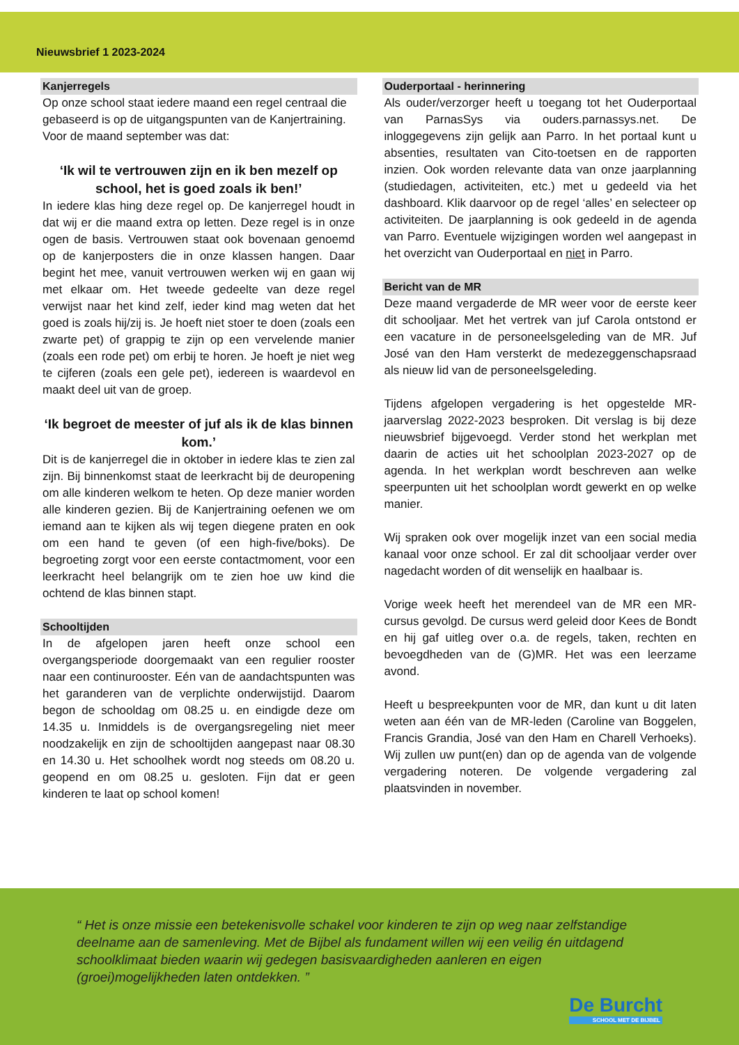Nieuwsbrief 1 2023-2024
Kanjerregels
Op onze school staat iedere maand een regel centraal die gebaseerd is op de uitgangspunten van de Kanjertraining. Voor de maand september was dat:
‘Ik wil te vertrouwen zijn en ik ben mezelf op school, het is goed zoals ik ben!’
In iedere klas hing deze regel op. De kanjerregel houdt in dat wij er die maand extra op letten. Deze regel is in onze ogen de basis. Vertrouwen staat ook bovenaan genoemd op de kanjerposters die in onze klassen hangen. Daar begint het mee, vanuit vertrouwen werken wij en gaan wij met elkaar om. Het tweede gedeelte van deze regel verwijst naar het kind zelf, ieder kind mag weten dat het goed is zoals hij/zij is. Je hoeft niet stoer te doen (zoals een zwarte pet) of grappig te zijn op een vervelende manier (zoals een rode pet) om erbij te horen. Je hoeft je niet weg te cijferen (zoals een gele pet), iedereen is waardevol en maakt deel uit van de groep.
‘Ik begroet de meester of juf als ik de klas binnen kom.’
Dit is de kanjerregel die in oktober in iedere klas te zien zal zijn. Bij binnenkomst staat de leerkracht bij de deuropening om alle kinderen welkom te heten. Op deze manier worden alle kinderen gezien. Bij de Kanjertraining oefenen we om iemand aan te kijken als wij tegen diegene praten en ook om een hand te geven (of een high-five/boks). De begroeting zorgt voor een eerste contactmoment, voor een leerkracht heel belangrijk om te zien hoe uw kind die ochtend de klas binnen stapt.
Schooltijden
In de afgelopen jaren heeft onze school een overgangsperiode doorgemaakt van een regulier rooster naar een continurooster. Eén van de aandachtspunten was het garanderen van de verplichte onderwijstijd. Daarom begon de schooldag om 08.25 u. en eindigde deze om 14.35 u. Inmiddels is de overgangsregeling niet meer noodzakelijk en zijn de schooltijden aangepast naar 08.30 en 14.30 u. Het schoolhek wordt nog steeds om 08.20 u. geopend en om 08.25 u. gesloten. Fijn dat er geen kinderen te laat op school komen!
Ouderportaal - herinnering
Als ouder/verzorger heeft u toegang tot het Ouderportaal van ParnasSys via ouders.parnassys.net. De inloggegevens zijn gelijk aan Parro. In het portaal kunt u absenties, resultaten van Cito-toetsen en de rapporten inzien. Ook worden relevante data van onze jaarplanning (studiedagen, activiteiten, etc.) met u gedeeld via het dashboard. Klik daarvoor op de regel ‘alles’ en selecteer op activiteiten. De jaarplanning is ook gedeeld in de agenda van Parro. Eventuele wijzigingen worden wel aangepast in het overzicht van Ouderportaal en niet in Parro.
Bericht van de MR
Deze maand vergaderde de MR weer voor de eerste keer dit schooljaar. Met het vertrek van juf Carola ontstond er een vacature in de personeelsgeleding van de MR. Juf José van den Ham versterkt de medezeggenschapsraad als nieuw lid van de personeelsgeleding.
Tijdens afgelopen vergadering is het opgestelde MR-jaarverslag 2022-2023 besproken. Dit verslag is bij deze nieuwsbrief bijgevoegd. Verder stond het werkplan met daarin de acties uit het schoolplan 2023-2027 op de agenda. In het werkplan wordt beschreven aan welke speerpunten uit het schoolplan wordt gewerkt en op welke manier.
Wij spraken ook over mogelijk inzet van een social media kanaal voor onze school. Er zal dit schooljaar verder over nagedacht worden of dit wenselijk en haalbaar is.
Vorige week heeft het merendeel van de MR een MR-cursus gevolgd. De cursus werd geleid door Kees de Bondt en hij gaf uitleg over o.a. de regels, taken, rechten en bevoegdheden van de (G)MR. Het was een leerzame avond.
Heeft u bespreekpunten voor de MR, dan kunt u dit laten weten aan één van de MR-leden (Caroline van Boggelen, Francis Grandia, José van den Ham en Charell Verhoeks). Wij zullen uw punt(en) dan op de agenda van de volgende vergadering noteren. De volgende vergadering zal plaatsvinden in november.
“ Het is onze missie een betekenisvolle schakel voor kinderen te zijn op weg naar zelfstandige deelname aan de samenleving. Met de Bijbel als fundament willen wij een veilig én uitdagend schoolklimaat bieden waarin wij gedegen basisvaardigheden aanleren en eigen (groei)mogelijkheden laten ontdekken. ”
De Burcht
SCHOOL MET DE BIJBEL